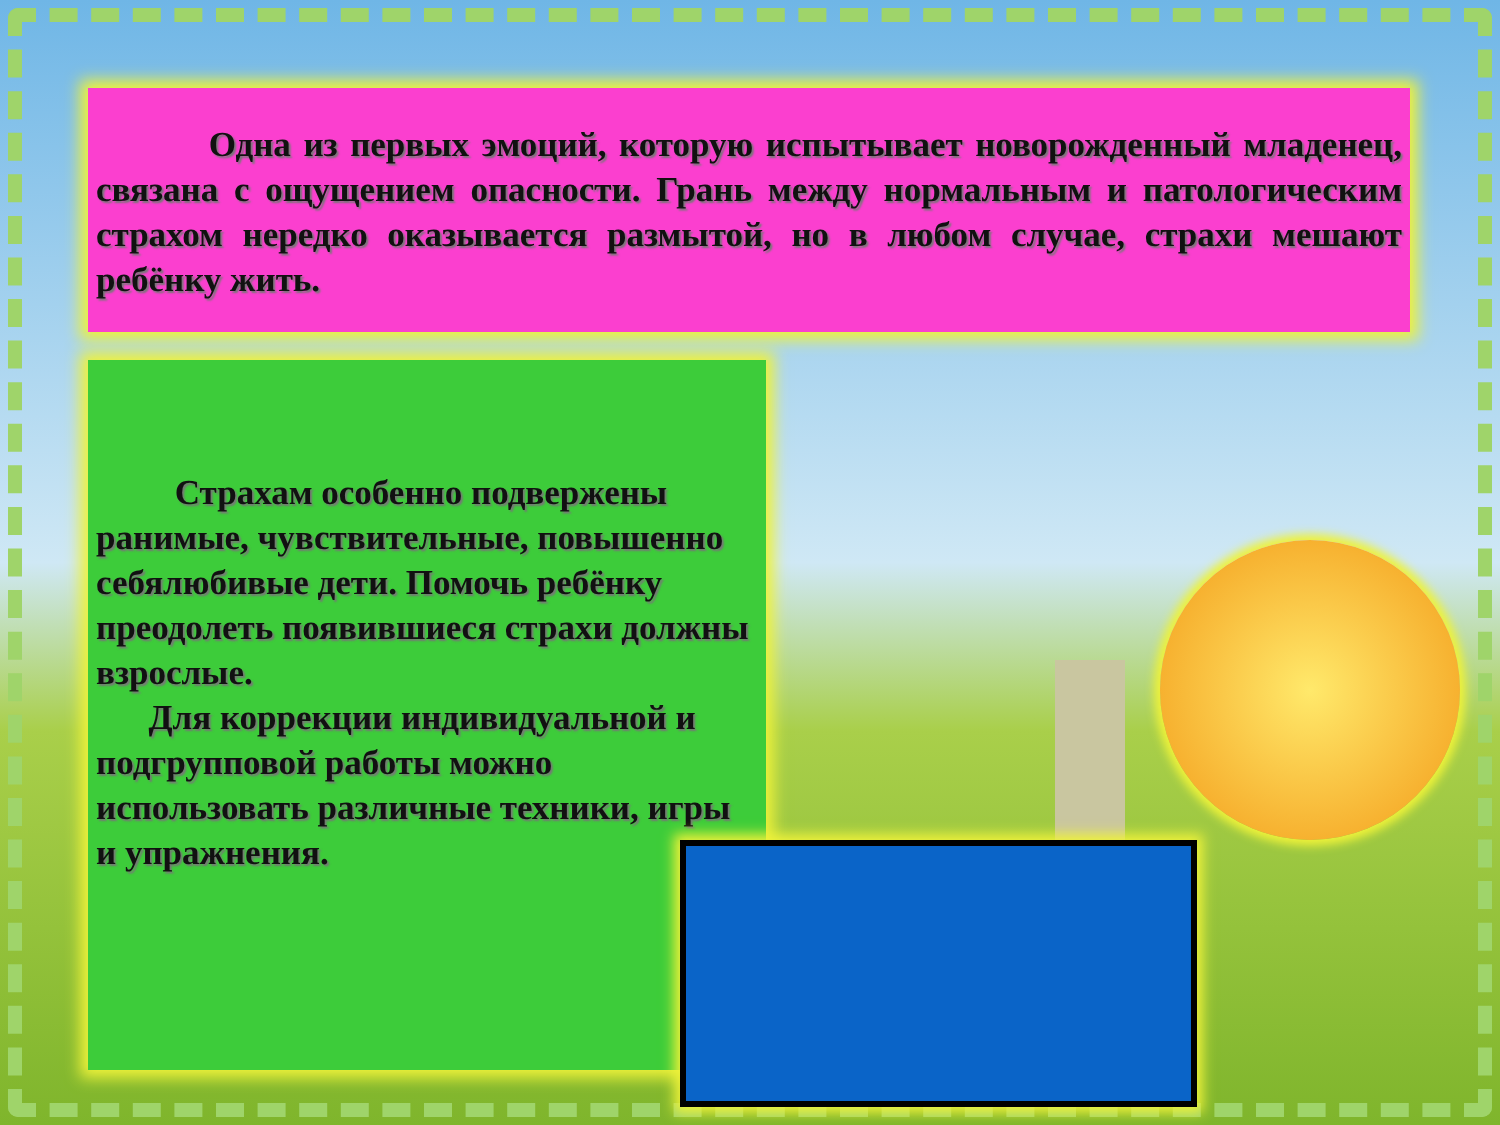Одна из первых эмоций, которую испытывает новорожденный младенец, связана с ощущением опасности. Грань между нормальным и патологическим страхом нередко оказывается размытой, но в любом случае, страхи мешают ребёнку жить.
Страхам особенно подвержены ранимые, чувствительные, повышенно себялюбивые дети. Помочь ребёнку преодолеть появившиеся страхи должны взрослые.
Для коррекции индивидуальной и подгрупповой работы можно использовать различные техники, игры и упражнения.